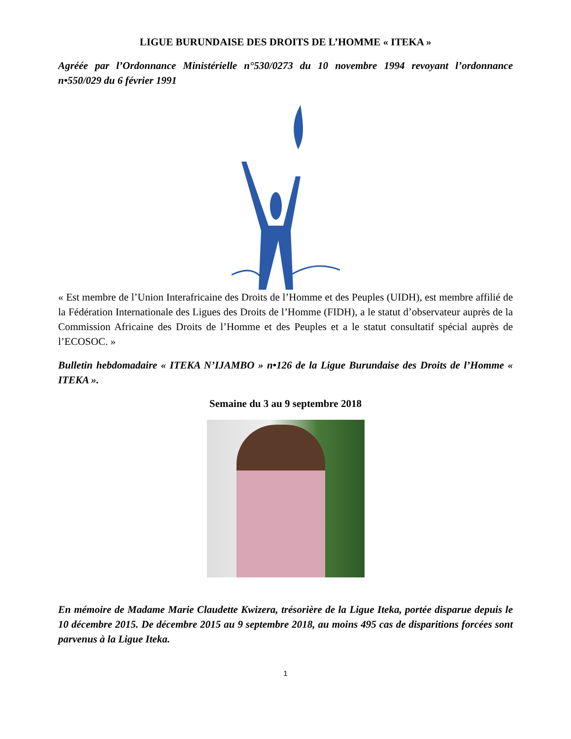LIGUE BURUNDAISE DES DROITS DE L’HOMME « ITEKA »
Agréée par l’Ordonnance Ministérielle n°530/0273 du 10 novembre 1994 revoyant l’ordonnance n•550/029 du 6 février 1991
« Est membre de l’Union Interafricaine des Droits de l’Homme et des Peuples (UIDH), est membre affilié de la Fédération Internationale des Ligues des Droits de l’Homme (FIDH), a le statut d’observateur auprès de la Commission Africaine des Droits de l’Homme et des Peuples et a le statut consultatif spécial auprès de l’ECOSOC. »
Bulletin hebdomadaire « ITEKA N’IJAMBO » n•126 de la Ligue Burundaise des Droits de l’Homme « ITEKA ».
Semaine du 3 au 9 septembre 2018
En mémoire de Madame Marie Claudette Kwizera, trésorière de la Ligue Iteka, portée disparue depuis le 10 décembre 2015. De décembre 2015 au 9 septembre 2018, au moins 495 cas de disparitions forcées sont parvenus à la Ligue Iteka.
1